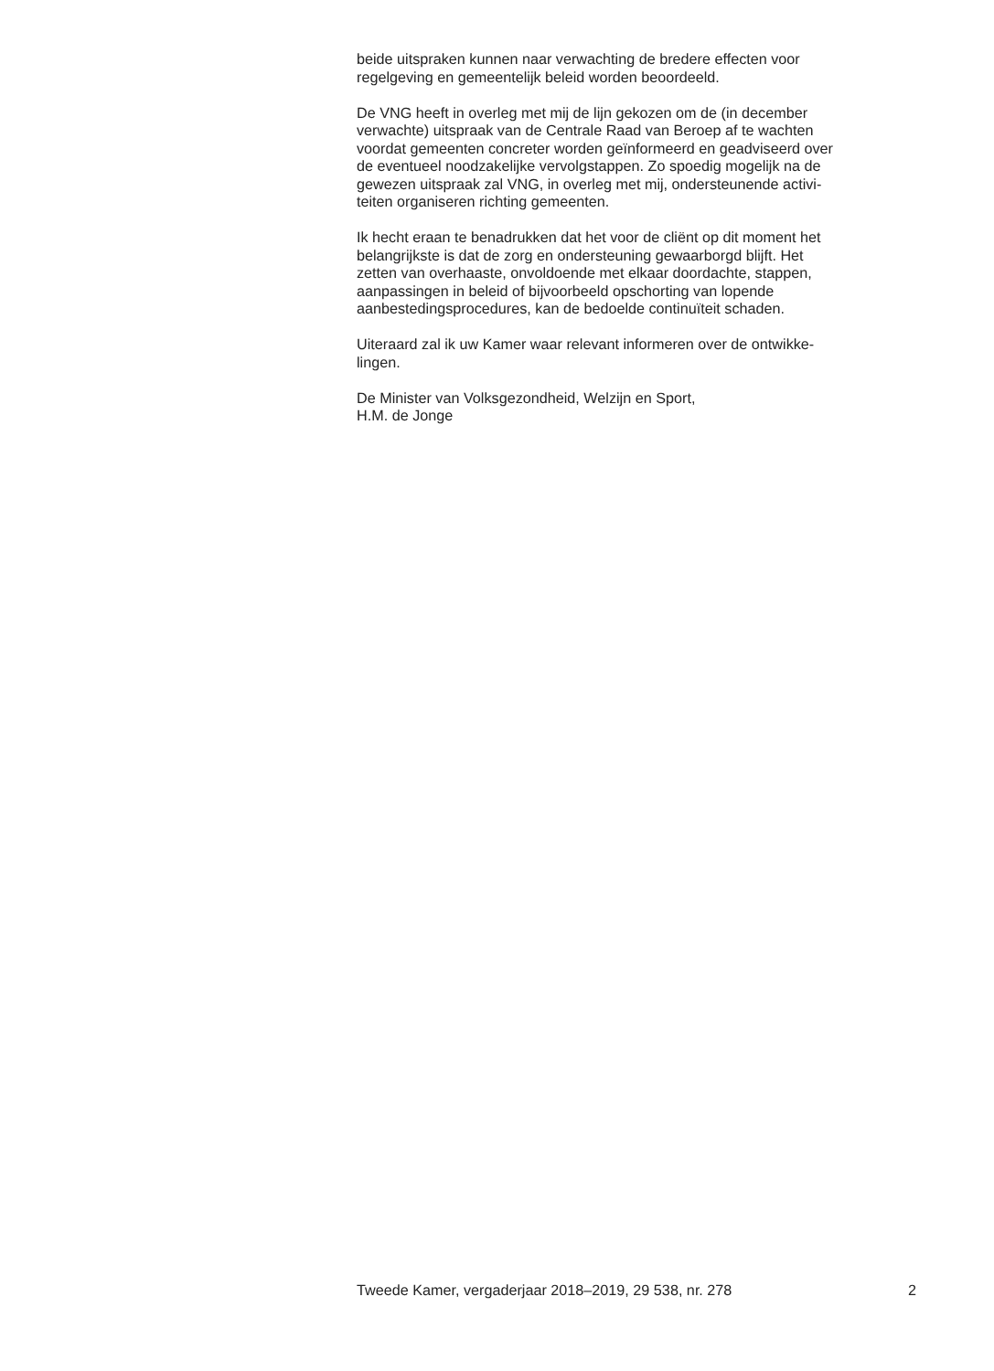beide uitspraken kunnen naar verwachting de bredere effecten voor
regelgeving en gemeentelijk beleid worden beoordeeld.
De VNG heeft in overleg met mij de lijn gekozen om de (in december
verwachte) uitspraak van de Centrale Raad van Beroep af te wachten
voordat gemeenten concreter worden geïnformeerd en geadviseerd over
de eventueel noodzakelijke vervolgstappen. Zo spoedig mogelijk na de
gewezen uitspraak zal VNG, in overleg met mij, ondersteunende activi-
teiten organiseren richting gemeenten.
Ik hecht eraan te benadrukken dat het voor de cliënt op dit moment het
belangrijkste is dat de zorg en ondersteuning gewaarborgd blijft. Het
zetten van overhaaste, onvoldoende met elkaar doordachte, stappen,
aanpassingen in beleid of bijvoorbeeld opschorting van lopende
aanbestedingsprocedures, kan de bedoelde continuïteit schaden.
Uiteraard zal ik uw Kamer waar relevant informeren over de ontwikke-
lingen.
De Minister van Volksgezondheid, Welzijn en Sport,
H.M. de Jonge
Tweede Kamer, vergaderjaar 2018–2019, 29 538, nr. 278 2